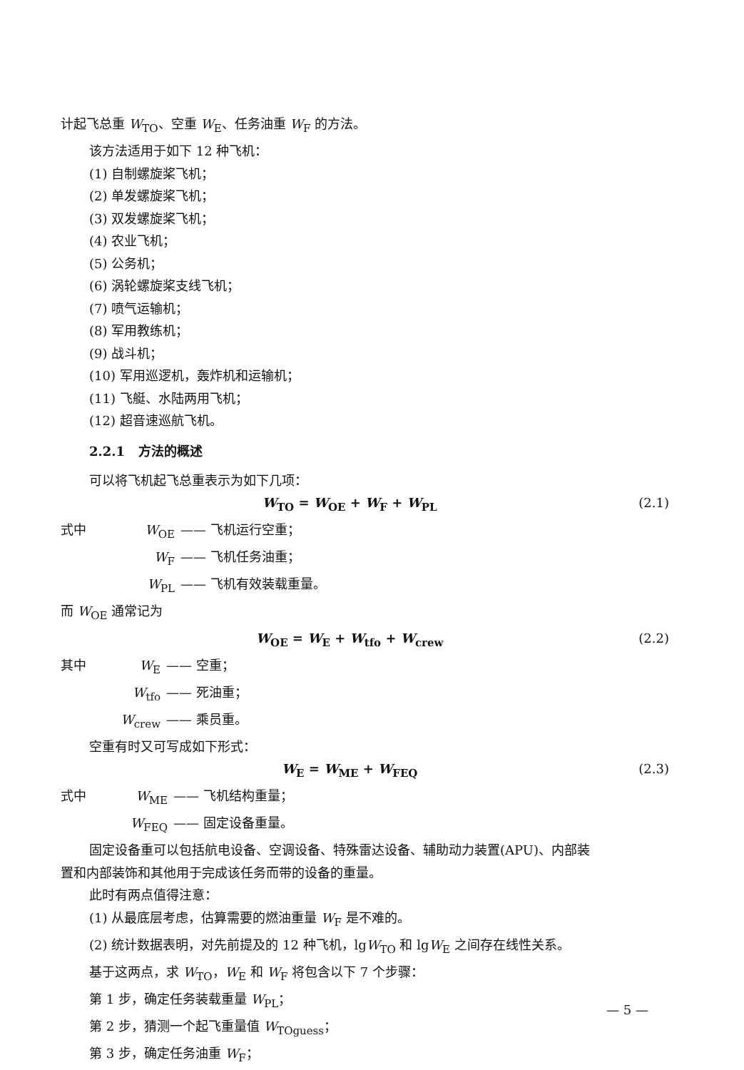计起飞总重 W<sub>TO</sub>、空重 W<sub>E</sub>、任务油重 W<sub>F</sub> 的方法。
该方法适用于如下 12 种飞机：
(1) 自制螺旋桨飞机；
(2) 单发螺旋桨飞机；
(3) 双发螺旋桨飞机；
(4) 农业飞机；
(5) 公务机；
(6) 涡轮螺旋桨支线飞机；
(7) 喷气运输机；
(8) 军用教练机；
(9) 战斗机；
(10) 军用巡逻机，轰炸机和运输机；
(11) 飞艇、水陆两用飞机；
(12) 超音速巡航飞机。
2.2.1 方法的概述
可以将飞机起飞总重表示为如下几项：
W<sub>TO</sub> = W<sub>OE</sub> + W<sub>F</sub> + W<sub>PL</sub> (2.1)
式中 W<sub>OE</sub> —— 飞机运行空重；
W<sub>F</sub> —— 飞机任务油重；
W<sub>PL</sub> —— 飞机有效装载重量。
而 W<sub>OE</sub> 通常记为
W<sub>OE</sub> = W<sub>E</sub> + W<sub>tfo</sub> + W<sub>crew</sub> (2.2)
其中 W<sub>E</sub> —— 空重；
W<sub>tfo</sub> —— 死油重；
W<sub>crew</sub> —— 乘员重。
空重有时又可写成如下形式：
W<sub>E</sub> = W<sub>ME</sub> + W<sub>FEQ</sub> (2.3)
式中 W<sub>ME</sub> —— 飞机结构重量；
W<sub>FEQ</sub> —— 固定设备重量。
固定设备重可以包括航电设备、空调设备、特殊雷达设备、辅助动力装置(APU)、内部装
置和内部装饰和其他用于完成该任务而带的设备的重量。
此时有两点值得注意：
(1) 从最底层考虑，估算需要的燃油重量 W<sub>F</sub> 是不难的。
(2) 统计数据表明，对先前提及的 12 种飞机，lgW<sub>TO</sub> 和 lgW<sub>E</sub> 之间存在线性关系。
基于这两点，求 W<sub>TO</sub>，W<sub>E</sub> 和 W<sub>F</sub> 将包含以下 7 个步骤：
第 1 步，确定任务装载重量 W<sub>PL</sub>；
第 2 步，猜测一个起飞重量值 W<sub>TOguess</sub>；
第 3 步，确定任务油重 W<sub>F</sub>；
— 5 —